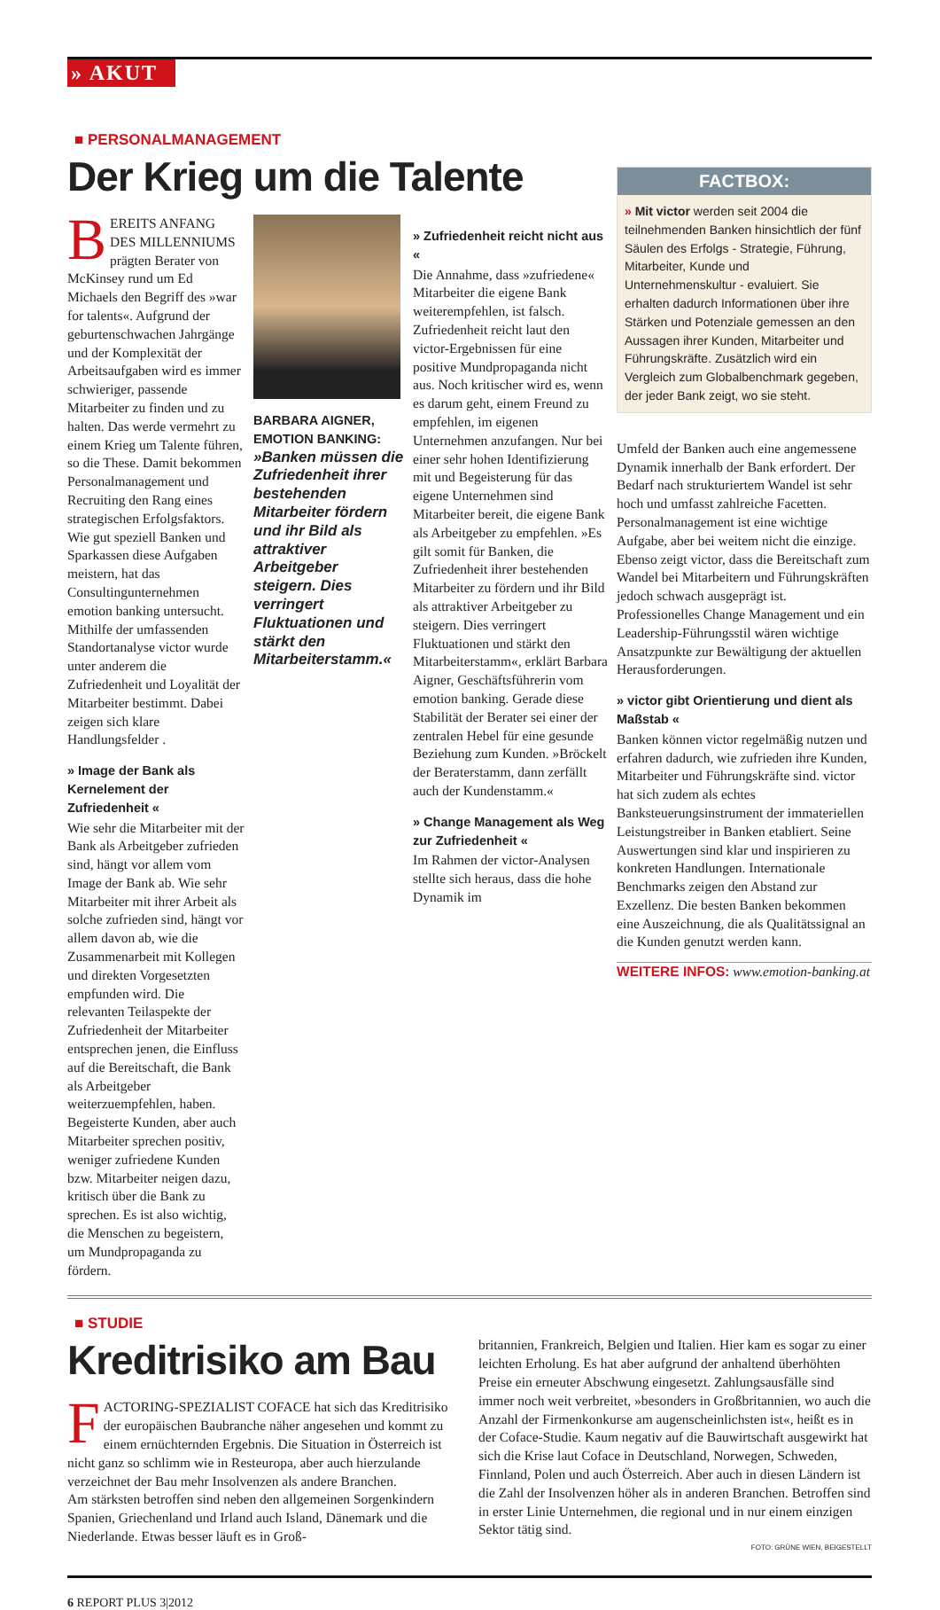» AKUT
■ PERSONALMANAGEMENT
Der Krieg um die Talente
BEREITS ANFANG DES MILLENNIUMS prägten Berater von McKinsey rund um Ed Michaels den Begriff des »war for talents«. Aufgrund der geburtenschwachen Jahrgänge und der Komplexität der Arbeitsaufgaben wird es immer schwieriger, passende Mitarbeiter zu finden und zu halten. Das werde vermehrt zu einem Krieg um Talente führen, so die These. Damit bekommen Personalmanagement und Recruiting den Rang eines strategischen Erfolgsfaktors. Wie gut speziell Banken und Sparkassen diese Aufgaben meistern, hat das Consultingunternehmen emotion banking untersucht. Mithilfe der umfassenden Standortanalyse victor wurde unter anderem die Zufriedenheit und Loyalität der Mitarbeiter bestimmt. Dabei zeigen sich klare Handlungsfelder .
» Image der Bank als Kernelement der Zufriedenheit «
Wie sehr die Mitarbeiter mit der Bank als Arbeitgeber zufrieden sind, hängt vor allem vom Image der Bank ab. Wie sehr Mitarbeiter mit ihrer Arbeit als solche zufrieden sind, hängt vor allem davon ab, wie die Zusammenarbeit mit Kollegen und direkten Vorgesetzten empfunden wird. Die relevanten Teilaspekte der Zufriedenheit der Mitarbeiter entsprechen jenen, die Einfluss auf die Bereitschaft, die Bank als Arbeitgeber weiterzuempfehlen, haben.
Begeisterte Kunden, aber auch Mitarbeiter sprechen positiv, weniger zufriedene Kunden bzw. Mitarbeiter neigen dazu, kritisch über die Bank zu sprechen. Es ist also wichtig, die Menschen zu begeistern, um Mundpropaganda zu fördern.
BARBARA AIGNER, EMOTION BANKING: »Banken müssen die Zufriedenheit ihrer bestehenden Mitarbeiter fördern und ihr Bild als attraktiver Arbeitgeber steigern. Dies verringert Fluktuationen und stärkt den Mitarbeiterstamm.«
» Zufriedenheit reicht nicht aus «
Die Annahme, dass »zufriedene« Mitarbeiter die eigene Bank weiterempfehlen, ist falsch. Zufriedenheit reicht laut den victor-Ergebnissen für eine positive Mundpropaganda nicht aus. Noch kritischer wird es, wenn es darum geht, einem Freund zu empfehlen, im eigenen Unternehmen anzufangen. Nur bei einer sehr hohen Identifizierung mit und Begeisterung für das eigene Unternehmen sind Mitarbeiter bereit, die eigene Bank als Arbeitgeber zu empfehlen. »Es gilt somit für Banken, die Zufriedenheit ihrer bestehenden Mitarbeiter zu fördern und ihr Bild als attraktiver Arbeitgeber zu steigern. Dies verringert Fluktuationen und stärkt den Mitarbeiterstamm«, erklärt Barbara Aigner, Geschäftsführerin vom emotion banking. Gerade diese Stabilität der Berater sei einer der zentralen Hebel für eine gesunde Beziehung zum Kunden. »Bröckelt der Beraterstamm, dann zerfällt auch der Kundenstamm.«
» Change Management als Weg zur Zufriedenheit «
Im Rahmen der victor-Analysen stellte sich heraus, dass die hohe Dynamik im
FACTBOX:
» Mit victor werden seit 2004 die teilnehmenden Banken hinsichtlich der fünf Säulen des Erfolgs - Strategie, Führung, Mitarbeiter, Kunde und Unternehmenskultur - evaluiert. Sie erhalten dadurch Informationen über ihre Stärken und Potenziale gemessen an den Aussagen ihrer Kunden, Mitarbeiter und Führungskräfte. Zusätzlich wird ein Vergleich zum Globalbenchmark gegeben, der jeder Bank zeigt, wo sie steht.
Umfeld der Banken auch eine angemessene Dynamik innerhalb der Bank erfordert. Der Bedarf nach strukturiertem Wandel ist sehr hoch und umfasst zahlreiche Facetten. Personalmanagement ist eine wichtige Aufgabe, aber bei weitem nicht die einzige. Ebenso zeigt victor, dass die Bereitschaft zum Wandel bei Mitarbeitern und Führungskräften jedoch schwach ausgeprägt ist. Professionelles Change Management und ein Leadership-Führungsstil wären wichtige Ansatzpunkte zur Bewältigung der aktuellen Herausforderungen.
» victor gibt Orientierung und dient als Maßstab «
Banken können victor regelmäßig nutzen und erfahren dadurch, wie zufrieden ihre Kunden, Mitarbeiter und Führungskräfte sind. victor hat sich zudem als echtes Banksteuerungsinstrument der immateriellen Leistungstreiber in Banken etabliert. Seine Auswertungen sind klar und inspirieren zu konkreten Handlungen. Internationale Benchmarks zeigen den Abstand zur Exzellenz. Die besten Banken bekommen eine Auszeichnung, die als Qualitätssignal an die Kunden genutzt werden kann.
WEITERE INFOS: www.emotion-banking.at
■ STUDIE
Kreditrisiko am Bau
FACTORING-SPEZIALIST COFACE hat sich das Kreditrisiko der europäischen Baubranche näher angesehen und kommt zu einem ernüchternden Ergebnis. Die Situation in Österreich ist nicht ganz so schlimm wie in Resteuropa, aber auch hierzulande verzeichnet der Bau mehr Insolvenzen als andere Branchen.
Am stärksten betroffen sind neben den allgemeinen Sorgenkindern Spanien, Griechenland und Irland auch Island, Dänemark und die Niederlande. Etwas besser läuft es in Groß-
britannien, Frankreich, Belgien und Italien. Hier kam es sogar zu einer leichten Erholung. Es hat aber aufgrund der anhaltend überhöhten Preise ein erneuter Abschwung eingesetzt. Zahlungsausfälle sind immer noch weit verbreitet, »besonders in Großbritannien, wo auch die Anzahl der Firmenkonkurse am augenscheinlichsten ist«, heißt es in der Coface-Studie. Kaum negativ auf die Bauwirtschaft ausgewirkt hat sich die Krise laut Coface in Deutschland, Norwegen, Schweden, Finnland, Polen und auch Österreich. Aber auch in diesen Ländern ist die Zahl der Insolvenzen höher als in anderen Branchen. Betroffen sind in erster Linie Unternehmen, die regional und in nur einem einzigen Sektor tätig sind.
FOTO: GRÜNE WIEN, BEIGESTELLT
6 REPORT PLUS 3|2012